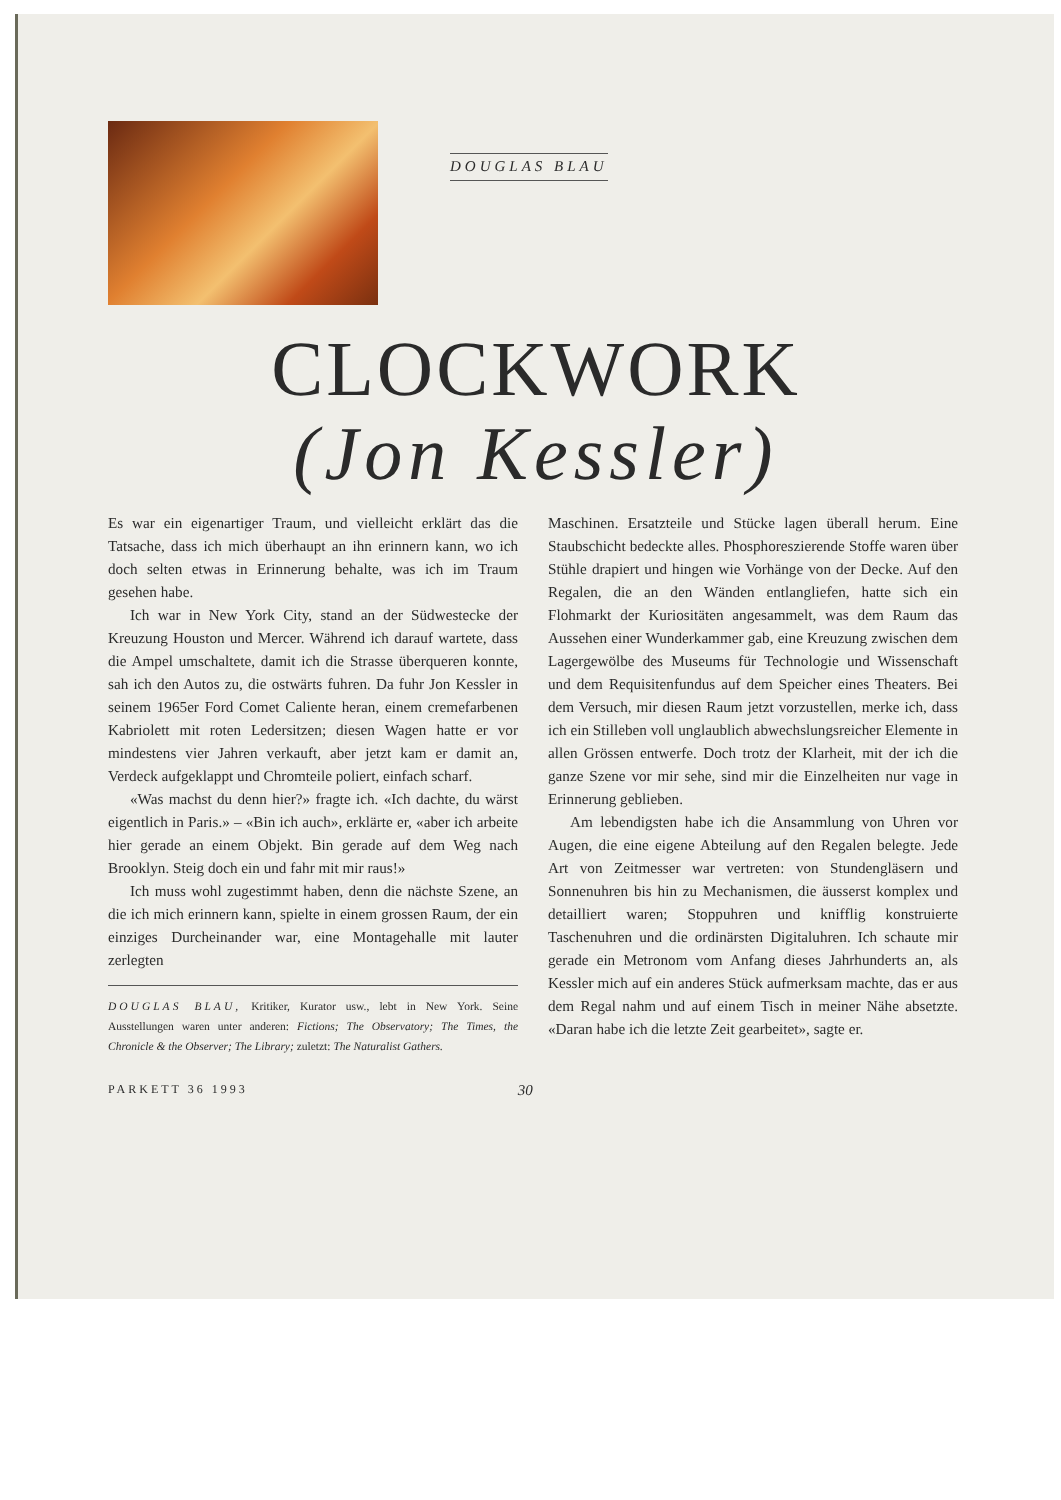DOUGLAS BLAU
CLOCKWORK
(Jon Kessler)
Es war ein eigenartiger Traum, und vielleicht erklärt das die Tatsache, dass ich mich überhaupt an ihn erinnern kann, wo ich doch selten etwas in Erinnerung behalte, was ich im Traum gesehen habe.
Ich war in New York City, stand an der Südwestecke der Kreuzung Houston und Mercer. Während ich darauf wartete, dass die Ampel umschaltete, damit ich die Strasse überqueren konnte, sah ich den Autos zu, die ostwärts fuhren. Da fuhr Jon Kessler in seinem 1965er Ford Comet Caliente heran, einem cremefarbenen Kabriolett mit roten Ledersitzen; diesen Wagen hatte er vor mindestens vier Jahren verkauft, aber jetzt kam er damit an, Verdeck aufgeklappt und Chromteile poliert, einfach scharf.
«Was machst du denn hier?» fragte ich. «Ich dachte, du wärst eigentlich in Paris.» – «Bin ich auch», erklärte er, «aber ich arbeite hier gerade an einem Objekt. Bin gerade auf dem Weg nach Brooklyn. Steig doch ein und fahr mit mir raus!»
Ich muss wohl zugestimmt haben, denn die nächste Szene, an die ich mich erinnern kann, spielte in einem grossen Raum, der ein einziges Durcheinander war, eine Montagehalle mit lauter zerlegten
DOUGLAS BLAU, Kritiker, Kurator usw., lebt in New York. Seine Ausstellungen waren unter anderen: Fictions; The Observatory; The Times, the Chronicle & the Observer; The Library; zuletzt: The Naturalist Gathers.
Maschinen. Ersatzteile und Stücke lagen überall herum. Eine Staubschicht bedeckte alles. Phosphoreszierende Stoffe waren über Stühle drapiert und hingen wie Vorhänge von der Decke. Auf den Regalen, die an den Wänden entlangliefen, hatte sich ein Flohmarkt der Kuriositäten angesammelt, was dem Raum das Aussehen einer Wunderkammer gab, eine Kreuzung zwischen dem Lagergewölbe des Museums für Technologie und Wissenschaft und dem Requisitenfundus auf dem Speicher eines Theaters. Bei dem Versuch, mir diesen Raum jetzt vorzustellen, merke ich, dass ich ein Stilleben voll unglaublich abwechslungsreicher Elemente in allen Grössen entwerfe. Doch trotz der Klarheit, mit der ich die ganze Szene vor mir sehe, sind mir die Einzelheiten nur vage in Erinnerung geblieben.
Am lebendigsten habe ich die Ansammlung von Uhren vor Augen, die eine eigene Abteilung auf den Regalen belegte. Jede Art von Zeitmesser war vertreten: von Stundengläsern und Sonnenuhren bis hin zu Mechanismen, die äusserst komplex und detailliert waren; Stoppuhren und knifflig konstruierte Taschenuhren und die ordinärsten Digitaluhren. Ich schaute mir gerade ein Metronom vom Anfang dieses Jahrhunderts an, als Kessler mich auf ein anderes Stück aufmerksam machte, das er aus dem Regal nahm und auf einem Tisch in meiner Nähe absetzte. «Daran habe ich die letzte Zeit gearbeitet», sagte er.
PARKETT 36 1993 30